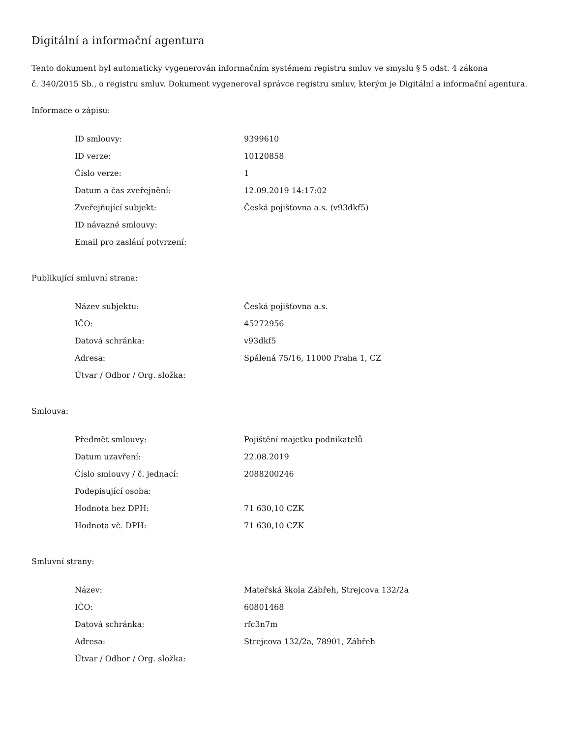Digitální a informační agentura
Tento dokument byl automaticky vygenerován informačním systémem registru smluv ve smyslu § 5 odst. 4 zákona
č. 340/2015 Sb., o registru smluv. Dokument vygeneroval správce registru smluv, kterým je Digitální a informační agentura.
Informace o zápisu:
| ID smlouvy: | 9399610 |
| ID verze: | 10120858 |
| Číslo verze: | 1 |
| Datum a čas zveřejnění: | 12.09.2019 14:17:02 |
| Zveřejňující subjekt: | Česká pojišťovna a.s. (v93dkf5) |
| ID návazné smlouvy: | |
| Email pro zaslání potvrzení: | |
Publikující smluvní strana:
| Název subjektu: | Česká pojišťovna a.s. |
| IČO: | 45272956 |
| Datová schránka: | v93dkf5 |
| Adresa: | Spálená 75/16, 11000 Praha 1, CZ |
| Útvar / Odbor / Org. složka: | |
Smlouva:
| Předmět smlouvy: | Pojištění majetku podnikatelů |
| Datum uzavření: | 22.08.2019 |
| Číslo smlouvy / č. jednací: | 2088200246 |
| Podepisující osoba: | |
| Hodnota bez DPH: | 71 630,10 CZK |
| Hodnota vč. DPH: | 71 630,10 CZK |
Smluvní strany:
| Název: | Mateřská škola Zábřeh, Strejcova 132/2a |
| IČO: | 60801468 |
| Datová schránka: | rfc3n7m |
| Adresa: | Strejcova 132/2a, 78901, Zábřeh |
| Útvar / Odbor / Org. složka: | |